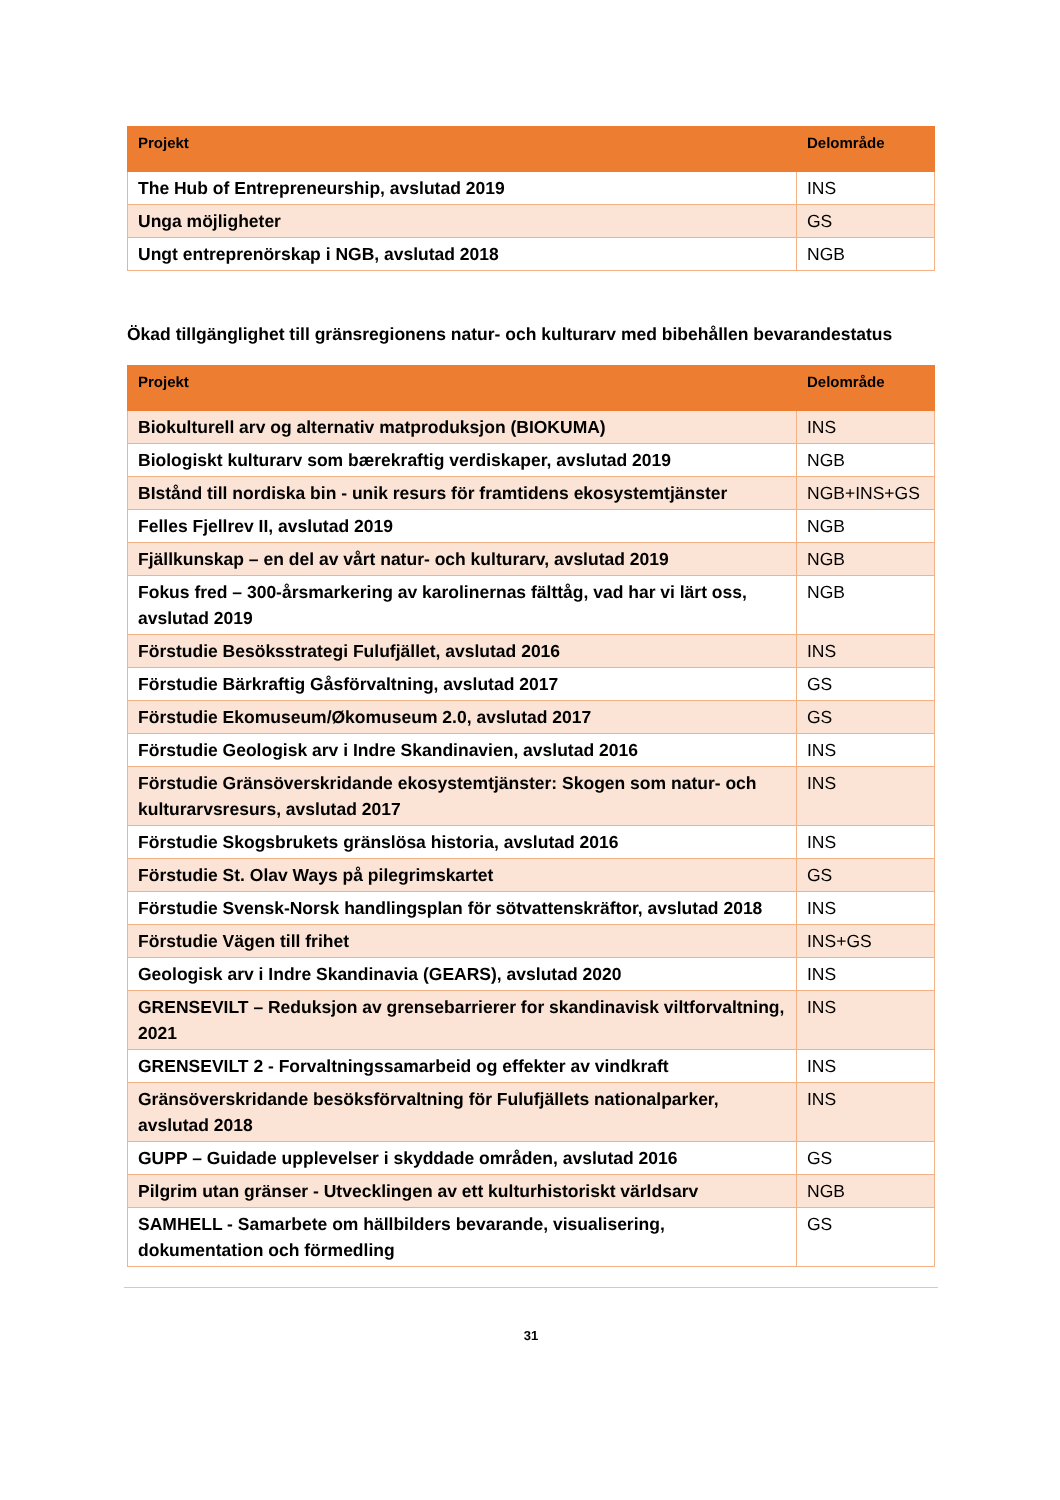| Projekt | Delområde |
| --- | --- |
| The Hub of Entrepreneurship, avslutad 2019 | INS |
| Unga möjligheter | GS |
| Ungt entreprenörskap i NGB, avslutad 2018 | NGB |
Ökad tillgänglighet till gränsregionens natur- och kulturarv med bibehållen bevarandestatus
| Projekt | Delområde |
| --- | --- |
| Biokulturell arv og alternativ matproduksjon (BIOKUMA) | INS |
| Biologiskt kulturarv som bærekraftig verdiskaper, avslutad 2019 | NGB |
| BIstånd till nordiska bin - unik resurs för framtidens ekosystemtjänster | NGB+INS+GS |
| Felles Fjellrev II, avslutad 2019 | NGB |
| Fjällkunskap – en del av vårt natur- och kulturarv, avslutad 2019 | NGB |
| Fokus fred – 300-årsmarkering av karolinernas fälttåg, vad har vi lärt oss, avslutad 2019 | NGB |
| Förstudie Besöksstrategi Fulufjället, avslutad 2016 | INS |
| Förstudie Bärkraftig Gåsförvaltning, avslutad 2017 | GS |
| Förstudie Ekomuseum/Økomuseum 2.0, avslutad 2017 | GS |
| Förstudie Geologisk arv i Indre Skandinavien, avslutad 2016 | INS |
| Förstudie Gränsöverskridande ekosystemtjänster: Skogen som natur- och kulturarvsresurs, avslutad 2017 | INS |
| Förstudie Skogsbrukets gränslösa historia, avslutad 2016 | INS |
| Förstudie St. Olav Ways på pilegrimskartet | GS |
| Förstudie Svensk-Norsk handlingsplan för sötvattenskräftor, avslutad 2018 | INS |
| Förstudie Vägen till frihet | INS+GS |
| Geologisk arv i Indre Skandinavia (GEARS), avslutad 2020 | INS |
| GRENSEVILT – Reduksjon av grensebarrierer for skandinavisk viltforvaltning, 2021 | INS |
| GRENSEVILT 2 - Forvaltningssamarbeid og effekter av vindkraft | INS |
| Gränsöverskridande besöksförvaltning för Fulufjällets nationalparker, avslutad 2018 | INS |
| GUPP – Guidade upplevelser i skyddade områden, avslutad 2016 | GS |
| Pilgrim utan gränser - Utvecklingen av ett kulturhistoriskt världsarv | NGB |
| SAMHELL - Samarbete om hällbilders bevarande, visualisering, dokumentation och förmedling | GS |
31